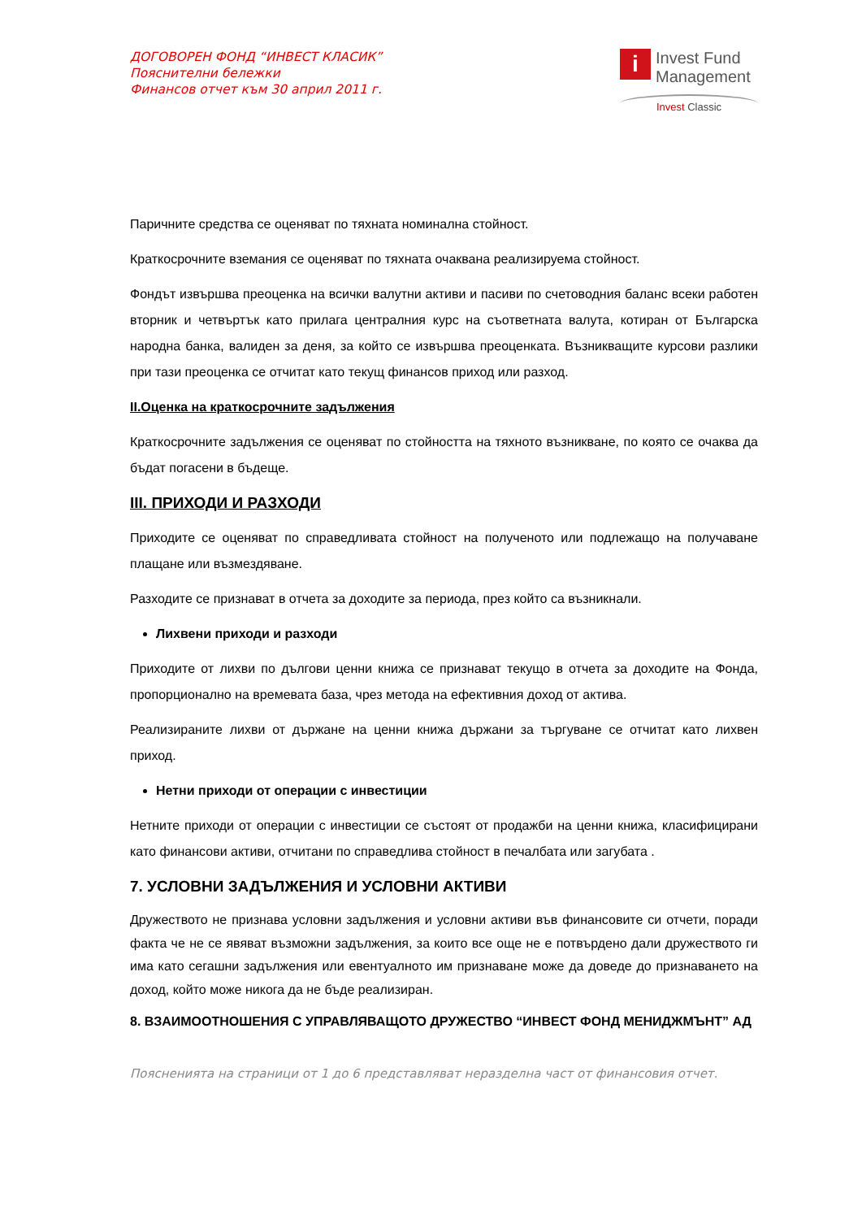ДОГОВОРЕН ФОНД “ИНВЕСТ КЛАСИК”
Пояснителни бележки
Финансов отчет към 30 април 2011 г.
i Invest Fund
Management
Invest Classic
Паричните средства се оценяват по тяхната номинална стойност.
Краткосрочните вземания се оценяват по тяхната очаквана реализируема стойност.
Фондът извършва преоценка на всички валутни активи и пасиви по счетоводния баланс всеки работен вторник и четвъртък като прилага централния курс на съответната валута, котиран от Българска народна банка, валиден за деня, за който се извършва преоценката. Възникващите курсови разлики при тази преоценка се отчитат като текущ финансов приход или разход.
II.Оценка на краткосрочните задължения
Краткосрочните задължения се оценяват по стойността на тяхното възникване, по която се очаква да бъдат погасени в бъдеще.
III. ПРИХОДИ И РАЗХОДИ
Приходите се оценяват по справедливата стойност на полученото или подлежащо на получаване плащане или възмездяване.
Разходите се признават в отчета за доходите за периода, през който са възникнали.
Лихвени приходи и разходи
Приходите от лихви по дългови ценни книжа се признават текущо в отчета за доходите на Фонда, пропорционално на времевата база, чрез метода на ефективния доход от актива.
Реализираните лихви от държане на ценни книжа държани за търгуване се отчитат като лихвен приход.
Нетни приходи от операции с инвестиции
Нетните приходи от операции с инвестиции се състоят от продажби на ценни книжа, класифицирани като финансови активи, отчитани по справедлива стойност в печалбата или загубата .
7. УСЛОВНИ ЗАДЪЛЖЕНИЯ И УСЛОВНИ АКТИВИ
Дружеството не признава условни задължения и условни активи във финансовите си отчети, поради факта че не се явяват възможни задължения, за които все още не е потвърдено дали дружеството ги има като сегашни задължения или евентуалното им признаване може да доведе до признаването на доход, който може никога да не бъде реализиран.
8. ВЗАИМООТНОШЕНИЯ С УПРАВЛЯВАЩОТО ДРУЖЕСТВО “ИНВЕСТ ФОНД МЕНИДЖМЪНТ” АД
Поясненията на страници от 1 до 6 представляват неразделна част от финансовия отчет.